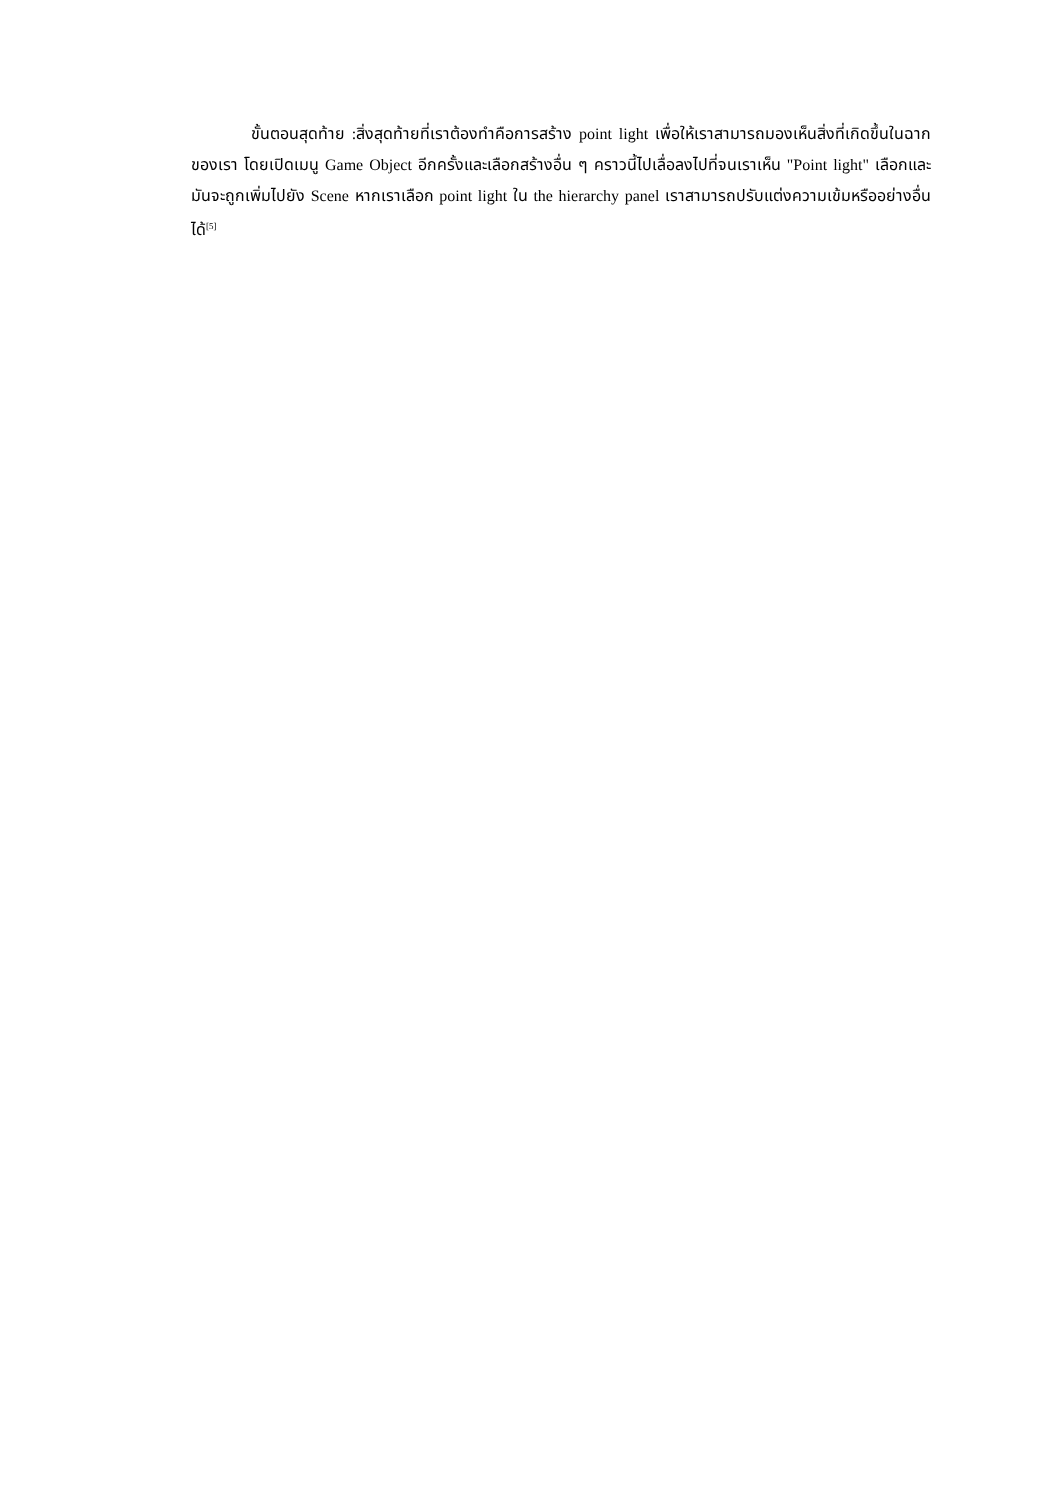ขั้นตอนสุดท้าย :สิ่งสุดท้ายที่เราต้องทำคือการสร้าง point light เพื่อให้เราสามารถมองเห็นสิ่งที่เกิดขึ้นในฉากของเรา โดยเปิดเมนู Game Object อีกครั้งและเลือกสร้างอื่น ๆ คราวนี้ไปเลื่อลงไปที่จนเราเห็น "Point light" เลือกและมันจะถูกเพิ่มไปยัง Scene หากเราเลือก point light ใน the hierarchy panel เราสามารถปรับแต่งความเข้มหรืออย่างอื่นได้<sup>[5]</sup>